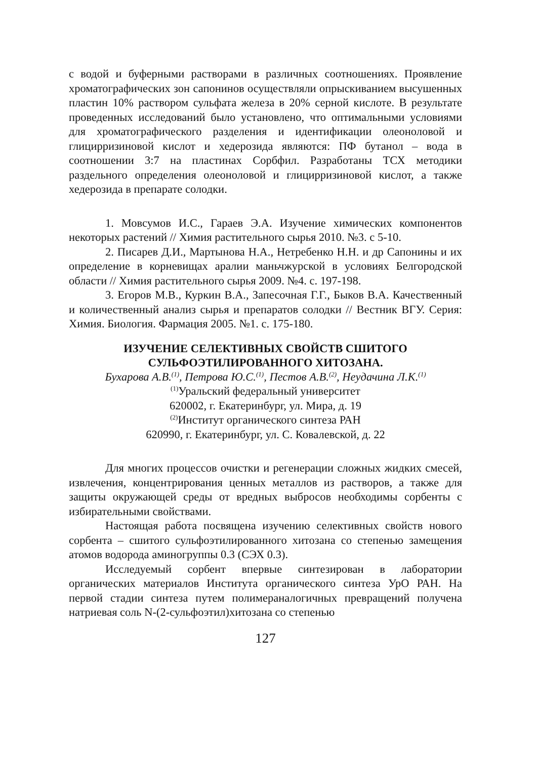с водой и буферными растворами в различных соотношениях. Проявление хроматографических зон сапонинов осуществляли опрыскиванием высушенных пластин 10% раствором сульфата железа в 20% серной кислоте. В результате проведенных исследований было установлено, что оптимальными условиями для хроматографического разделения и идентификации олеоноловой и глицирризиновой кислот и хедерозида являются: ПФ бутанол – вода в соотношении 3:7 на пластинах Сорбфил. Разработаны ТСХ методики раздельного определения олеоноловой и глицирризиновой кислот, а также хедерозида в препарате солодки.
1. Мовсумов И.С., Гараев Э.А. Изучение химических компонентов некоторых растений // Химия растительного сырья 2010. №3. с 5-10.
2. Писарев Д.И., Мартынова Н.А., Нетребенко Н.Н. и др Сапонины и их определение в корневищах аралии маньчжурской в условиях Белгородской области // Химия растительного сырья 2009. №4. с. 197-198.
3. Егоров М.В., Куркин В.А., Запесочная Г.Г., Быков В.А. Качественный и количественный анализ сырья и препаратов солодки // Вестник ВГУ. Серия: Химия. Биология. Фармация 2005. №1. с. 175-180.
ИЗУЧЕНИЕ СЕЛЕКТИВНЫХ СВОЙСТВ СШИТОГО
СУЛЬФОЭТИЛИРОВАННОГО ХИТОЗАНА.
Бухарова А.В.<sup>(1)</sup>, Петрова Ю.С.<sup>(1)</sup>, Пестов А.В.<sup>(2)</sup>, Неудачина Л.К.<sup>(1)</sup>
<sup>(1)</sup> Уральский федеральный университет
620002, г. Екатеринбург, ул. Мира, д. 19
<sup>(2)</sup> Институт органического синтеза РАН
620990, г. Екатеринбург, ул. С. Ковалевской, д. 22
Для многих процессов очистки и регенерации сложных жидких смесей, извлечения, концентрирования ценных металлов из растворов, а также для защиты окружающей среды от вредных выбросов необходимы сорбенты с избирательными свойствами.
Настоящая работа посвящена изучению селективных свойств нового сорбента – сшитого сульфоэтилированного хитозана со степенью замещения атомов водорода аминогруппы 0.3 (СЭХ 0.3).
Исследуемый сорбент впервые синтезирован в лаборатории органических материалов Института органического синтеза УрО РАН. На первой стадии синтеза путем полимераналогичных превращений получена натриевая соль N-(2-сульфоэтил)хитозана со степенью
127